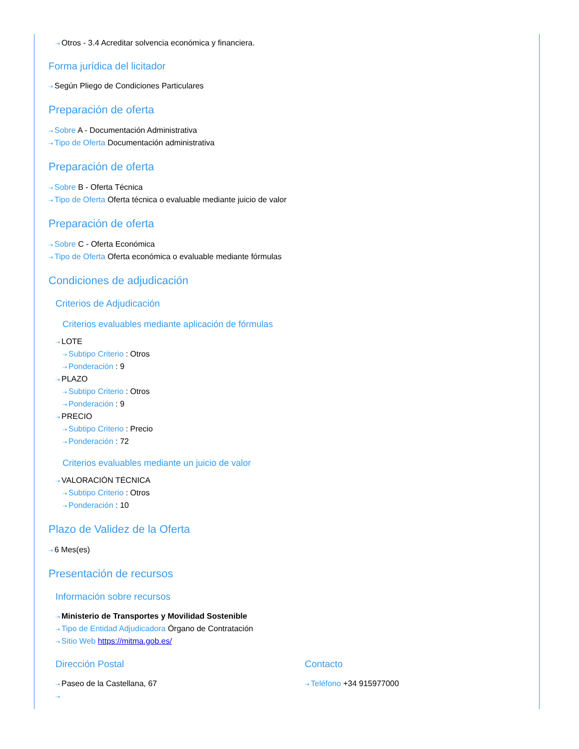⇢ Otros - 3.4 Acreditar solvencia económica y financiera.
Forma jurídica del licitador
⇢ Según Pliego de Condiciones Particulares
Preparación de oferta
⇢ Sobre A - Documentación Administrativa
⇢ Tipo de Oferta Documentación administrativa
Preparación de oferta
⇢ Sobre B - Oferta Técnica
⇢ Tipo de Oferta Oferta técnica o evaluable mediante juicio de valor
Preparación de oferta
⇢ Sobre C - Oferta Económica
⇢ Tipo de Oferta Oferta económica o evaluable mediante fórmulas
Condiciones de adjudicación
Criterios de Adjudicación
Criterios evaluables mediante aplicación de fórmulas
⇢ LOTE
⇢ Subtipo Criterio : Otros
⇢ Ponderación : 9
⇢ PLAZO
⇢ Subtipo Criterio : Otros
⇢ Ponderación : 9
⇢ PRECIO
⇢ Subtipo Criterio : Precio
⇢ Ponderación : 72
Criterios evaluables mediante un juicio de valor
⇢ VALORACIÓN TÉCNICA
⇢ Subtipo Criterio : Otros
⇢ Ponderación : 10
Plazo de Validez de la Oferta
⇢ 6 Mes(es)
Presentación de recursos
Información sobre recursos
⇢ Ministerio de Transportes y Movilidad Sostenible
⇢ Tipo de Entidad Adjudicadora Órgano de Contratación
⇢ Sitio Web https://mitma.gob.es/
Dirección Postal
⇢ Paseo de la Castellana, 67
⇢
Contacto
⇢ Teléfono +34 915977000